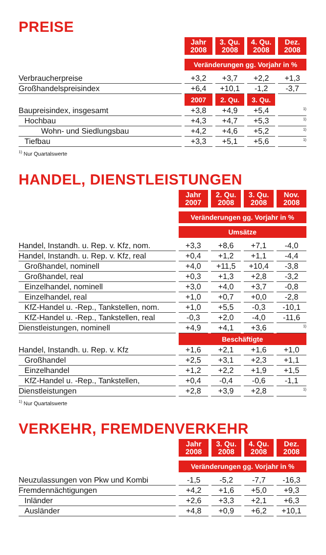PREISE
| | Jahr 2008 | 3. Qu. 2008 | 4. Qu. 2008 | Dez. 2008 |
| | Veränderungen gg. Vorjahr in % | | | |
| Verbraucherpreise | +3,2 | +3,7 | +2,2 | +1,3 |
| Großhandelspreisindex | +6,4 | +10,1 | -1,2 | -3,7 |
| | 2007 | 2. Qu. | 3. Qu. | |
| Baupreisindex, insgesamt | +3,8 | +4,9 | +5,4 | <sup>1)</sup> |
| Hochbau | +4,3 | +4,7 | +5,3 | <sup>1)</sup> |
| Wohn- und Siedlungsbau | +4,2 | +4,6 | +5,2 | <sup>1)</sup> |
| Tiefbau | +3,3 | +5,1 | +5,6 | <sup>1)</sup> |
<sup>1)</sup> Nur Quartalswerte
HANDEL, DIENSTLEISTUNGEN
| | Jahr 2007 | 2. Qu. 2008 | 3. Qu. 2008 | Nov. 2008 |
| | Veränderungen gg. Vorjahr in % | | | |
| | Umsätze | | | |
| Handel, Instandh. u. Rep. v. Kfz, nom. | +3,3 | +8,6 | +7,1 | -4,0 |
| Handel, Instandh. u. Rep. v. Kfz, real | +0,4 | +1,2 | +1,1 | -4,4 |
| Großhandel, nominell | +4,0 | +11,5 | +10,4 | -3,8 |
| Großhandel, real | +0,3 | +1,3 | +2,8 | -3,2 |
| Einzelhandel, nominell | +3,0 | +4,0 | +3,7 | -0,8 |
| Einzelhandel, real | +1,0 | +0,7 | +0,0 | -2,8 |
| KfZ-Handel u. -Rep., Tankstellen, nom. | +1,0 | +5,5 | -0,3 | -10,1 |
| KfZ-Handel u. -Rep., Tankstellen, real | -0,3 | +2,0 | -4,0 | -11,6 |
| Dienstleistungen, nominell | +4,9 | +4,1 | +3,6 | <sup>1)</sup> |
| | Beschäftigte | | | |
| Handel, Instandh. u. Rep. v. Kfz | +1,6 | +2,1 | +1,6 | +1,0 |
| Großhandel | +2,5 | +3,1 | +2,3 | +1,1 |
| Einzelhandel | +1,2 | +2,2 | +1,9 | +1,5 |
| KfZ-Handel u. -Rep., Tankstellen, | +0,4 | -0,4 | -0,6 | -1,1 |
| Dienstleistungen | +2,8 | +3,9 | +2,8 | <sup>1)</sup> |
<sup>1)</sup> Nur Quartalswerte
VERKEHR, FREMDENVERKEHR
| | Jahr 2008 | 3. Qu. 2008 | 4. Qu. 2008 | Dez. 2008 |
| | Veränderungen gg. Vorjahr in % | | | |
| Neuzulassungen von Pkw und Kombi | -1,5 | -5,2 | -7,7 | -16,3 |
| Fremdennächtigungen | +4,2 | +1,6 | +5,0 | +9,3 |
| Inländer | +2,6 | +3,3 | +2,1 | +6,3 |
| Ausländer | +4,8 | +0,9 | +6,2 | +10,1 |